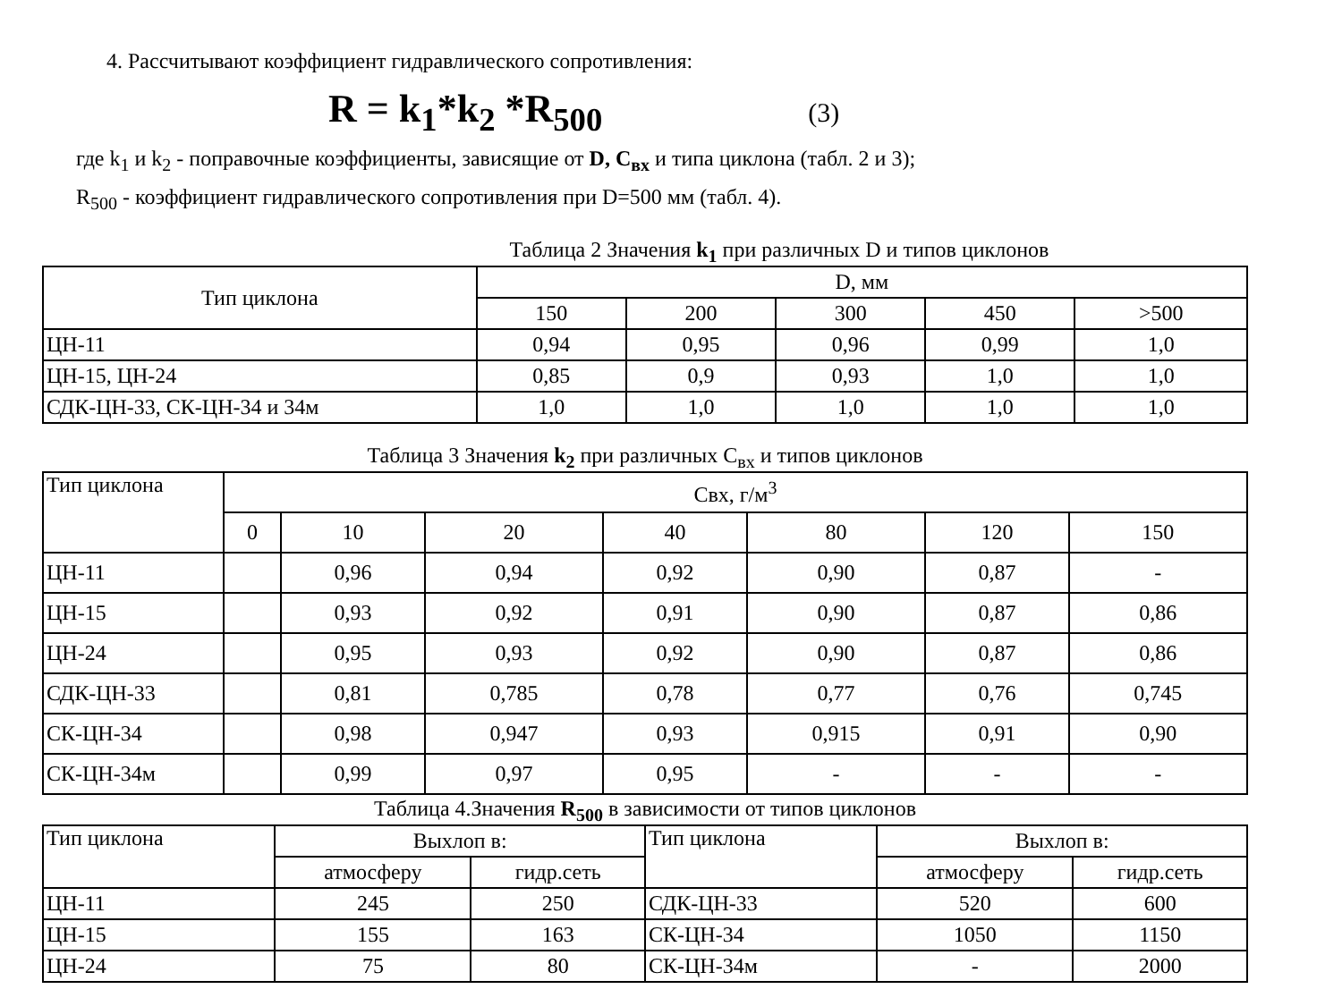4. Рассчитывают коэффициент гидравлического сопротивления:
R = k<sub>1</sub>*k<sub>2</sub> *R<sub>500</sub> (3)
где k<sub>1</sub> и k<sub>2</sub> - поправочные коэффициенты, зависящие от D, C<sub>вх</sub> и типа циклона (табл. 2 и 3);
R<sub>500</sub> - коэффициент гидравлического сопротивления при D=500 мм (табл. 4).
Таблица 2 Значения k<sub>1</sub> при различных D и типов циклонов
| Тип циклона | D, мм | | | | |
| --- | --- | --- | --- | --- | --- |
| | 150 | 200 | 300 | 450 | >500 |
| ЦН-11 | 0,94 | 0,95 | 0,96 | 0,99 | 1,0 |
| ЦН-15, ЦН-24 | 0,85 | 0,9 | 0,93 | 1,0 | 1,0 |
| СДК-ЦН-33, СК-ЦН-34 и 34м | 1,0 | 1,0 | 1,0 | 1,0 | 1,0 |
Таблица 3 Значения k<sub>2</sub> при различных С<sub>вх</sub> и типов циклонов
| Тип циклона | Свх, г/м<sup>3</sup> | | | | | | |
| --- | --- | --- | --- | --- | --- | --- | --- |
| | 0 | 10 | 20 | 40 | 80 | 120 | 150 |
| ЦН-11 | | 0,96 | 0,94 | 0,92 | 0,90 | 0,87 | - |
| ЦН-15 | | 0,93 | 0,92 | 0,91 | 0,90 | 0,87 | 0,86 |
| ЦН-24 | | 0,95 | 0,93 | 0,92 | 0,90 | 0,87 | 0,86 |
| СДК-ЦН-33 | | 0,81 | 0,785 | 0,78 | 0,77 | 0,76 | 0,745 |
| СК-ЦН-34 | | 0,98 | 0,947 | 0,93 | 0,915 | 0,91 | 0,90 |
| СК-ЦН-34м | | 0,99 | 0,97 | 0,95 | - | - | - |
Таблица 4.Значения R<sub>500</sub> в зависимости от типов циклонов
| Тип циклона | Выхлоп в: | | Тип циклона | Выхлоп в: | |
| --- | --- | --- | --- | --- | --- |
| | атмосферу | гидр.сеть | | атмосферу | гидр.сеть |
| ЦН-11 | 245 | 250 | СДК-ЦН-33 | 520 | 600 |
| ЦН-15 | 155 | 163 | СК-ЦН-34 | 1050 | 1150 |
| ЦН-24 | 75 | 80 | СК-ЦН-34м | - | 2000 |